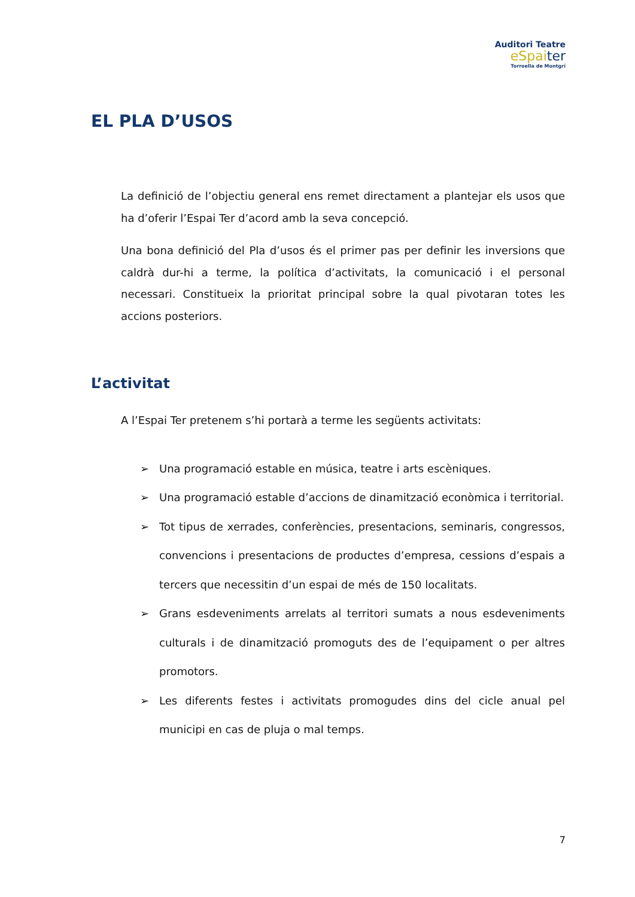Auditori Teatre
eSpaiter
Torroella de Montgrí
EL PLA D’USOS
La definició de l’objectiu general ens remet directament a plantejar els usos que ha d’oferir l’Espai Ter d’acord amb la seva concepció.
Una bona definició del Pla d’usos és el primer pas per definir les inversions que caldrà dur-hi a terme, la política d’activitats, la comunicació i el personal necessari. Constitueix la prioritat principal sobre la qual pivotaran totes les accions posteriors.
L’activitat
A l’Espai Ter pretenem s’hi portarà a terme les següents activitats:
➢ Una programació estable en música, teatre i arts escèniques.
➢ Una programació estable d’accions de dinamització econòmica i territorial.
➢ Tot tipus de xerrades, conferències, presentacions, seminaris, congressos, convencions i presentacions de productes d’empresa, cessions d’espais a tercers que necessitin d’un espai de més de 150 localitats.
➢ Grans esdeveniments arrelats al territori sumats a nous esdeveniments culturals i de dinamització promoguts des de l’equipament o per altres promotors.
➢ Les diferents festes i activitats promogudes dins del cicle anual pel municipi en cas de pluja o mal temps.
7